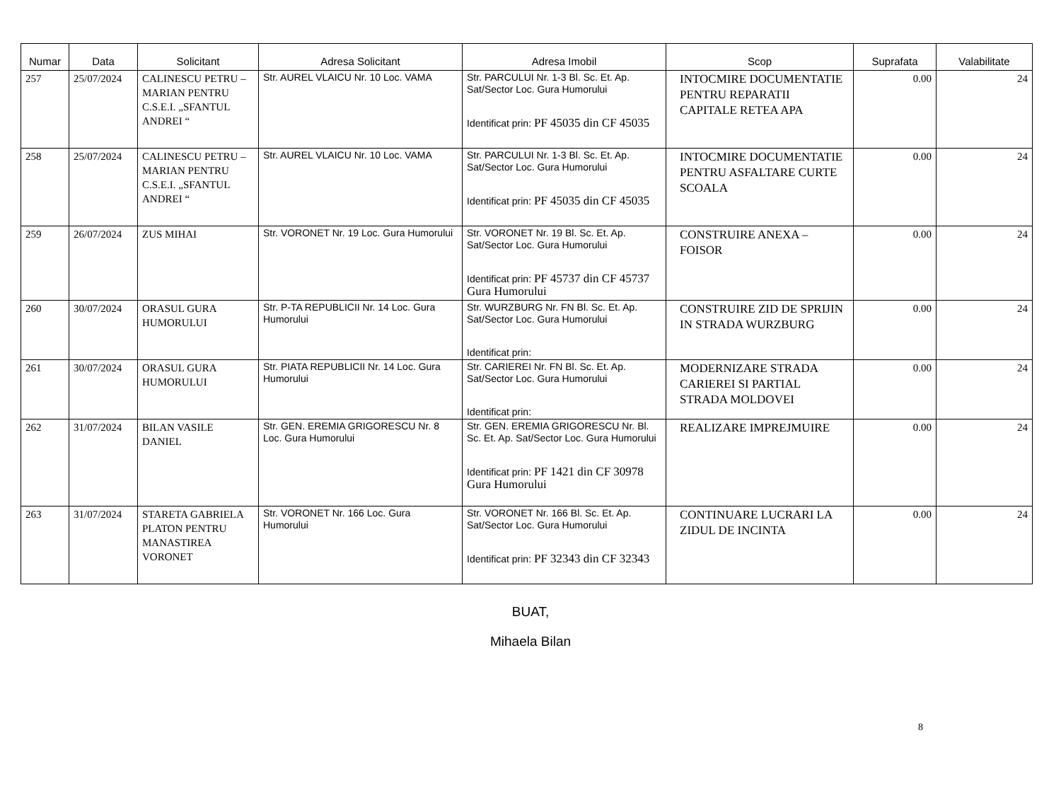| Numar | Data | Solicitant | Adresa Solicitant | Adresa Imobil | Scop | Suprafata | Valabilitate |
| --- | --- | --- | --- | --- | --- | --- | --- |
| 257 | 25/07/2024 | CALINESCU PETRU – MARIAN PENTRU C.S.E.I. „SFANTUL ANDREI “ | Str. AUREL VLAICU Nr. 10 Loc. VAMA | Str. PARCULUI Nr. 1-3 Bl. Sc. Et. Ap. Sat/Sector Loc. Gura Humorului Identificat prin: PF 45035 din CF 45035 | INTOCMIRE DOCUMENTATIE PENTRU REPARATII CAPITALE RETEA APA | 0.00 | 24 |
| 258 | 25/07/2024 | CALINESCU PETRU – MARIAN PENTRU C.S.E.I. „SFANTUL ANDREI “ | Str. AUREL VLAICU Nr. 10 Loc. VAMA | Str. PARCULUI Nr. 1-3 Bl. Sc. Et. Ap. Sat/Sector Loc. Gura Humorului Identificat prin: PF 45035 din CF 45035 | INTOCMIRE DOCUMENTATIE PENTRU ASFALTARE CURTE SCOALA | 0.00 | 24 |
| 259 | 26/07/2024 | ZUS MIHAI | Str. VORONET Nr. 19 Loc. Gura Humorului | Str. VORONET Nr. 19 Bl. Sc. Et. Ap. Sat/Sector Loc. Gura Humorului Identificat prin: PF 45737 din CF 45737 Gura Humorului | CONSTRUIRE ANEXA – FOISOR | 0.00 | 24 |
| 260 | 30/07/2024 | ORASUL GURA HUMORULUI | Str. P-TA REPUBLICII Nr. 14 Loc. Gura Humorului | Str. WURZBURG Nr. FN Bl. Sc. Et. Ap. Sat/Sector Loc. Gura Humorului Identificat prin: | CONSTRUIRE ZID DE SPRIJIN IN STRADA WURZBURG | 0.00 | 24 |
| 261 | 30/07/2024 | ORASUL GURA HUMORULUI | Str. PIATA REPUBLICII Nr. 14 Loc. Gura Humorului | Str. CARIEREI Nr. FN Bl. Sc. Et. Ap. Sat/Sector Loc. Gura Humorului Identificat prin: | MODERNIZARE STRADA CARIEREI SI PARTIAL STRADA MOLDOVEI | 0.00 | 24 |
| 262 | 31/07/2024 | BILAN VASILE DANIEL | Str. GEN. EREMIA GRIGORESCU Nr. 8 Loc. Gura Humorului | Str. GEN. EREMIA GRIGORESCU Nr. Bl. Sc. Et. Ap. Sat/Sector Loc. Gura Humorului Identificat prin: PF 1421 din CF 30978 Gura Humorului | REALIZARE IMPREJMUIRE | 0.00 | 24 |
| 263 | 31/07/2024 | STARETA GABRIELA PLATON PENTRU MANASTIREA VORONET | Str. VORONET Nr. 166 Loc. Gura Humorului | Str. VORONET Nr. 166 Bl. Sc. Et. Ap. Sat/Sector Loc. Gura Humorului Identificat prin: PF 32343 din CF 32343 | CONTINUARE LUCRARI LA ZIDUL DE INCINTA | 0.00 | 24 |
BUAT,
Mihaela Bilan
8